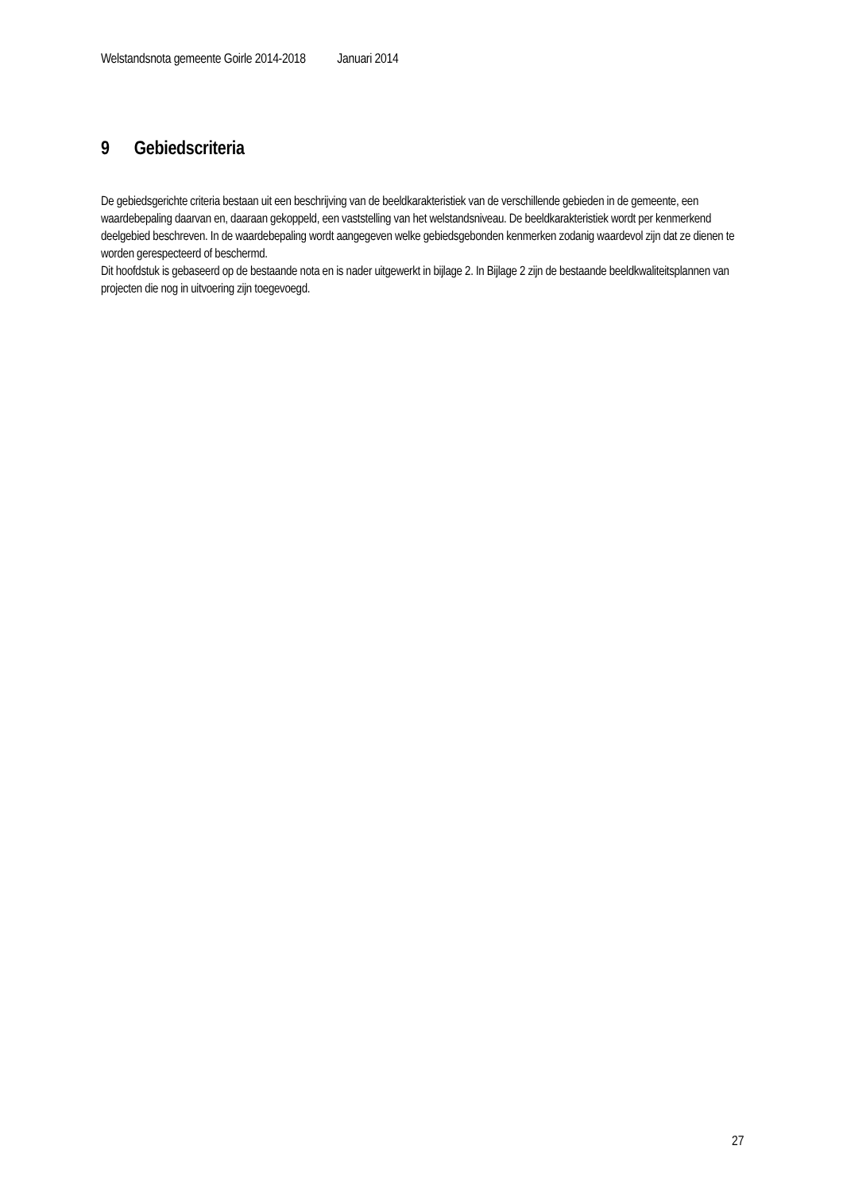Welstandsnota gemeente Goirle 2014-2018 Januari 2014
9 Gebiedscriteria
De gebiedsgerichte criteria bestaan uit een beschrijving van de beeldkarakteristiek van de verschillende gebieden in de gemeente, een waardebepaling daarvan en, daaraan gekoppeld, een vaststelling van het welstandsniveau. De beeldkarakteristiek wordt per kenmerkend deelgebied beschreven. In de waardebepaling wordt aangegeven welke gebiedsgebonden kenmerken zodanig waardevol zijn dat ze dienen te worden gerespecteerd of beschermd.
Dit hoofdstuk is gebaseerd op de bestaande nota en is nader uitgewerkt in bijlage 2. In Bijlage 2 zijn de bestaande beeldkwaliteitsplannen van projecten die nog in uitvoering zijn toegevoegd.
27